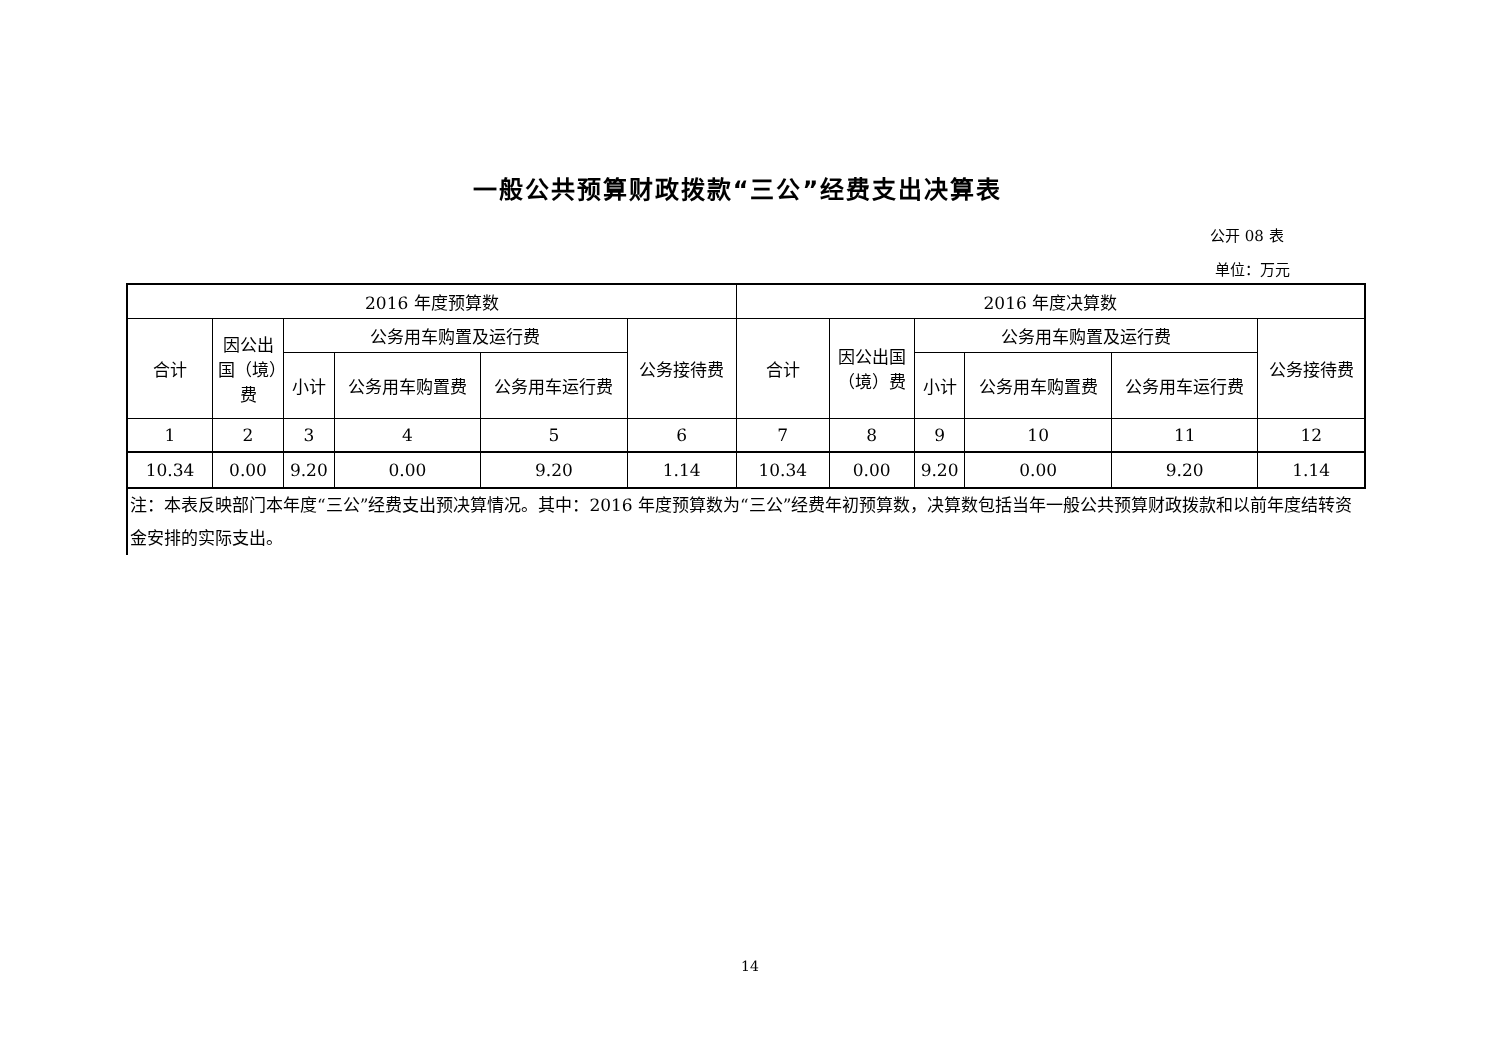一般公共预算财政拨款“三公”经费支出决算表
公开 08 表
单位：万元
| 2016 年度预算数 | | | | | | 2016 年度决算数 | | | | | |
| 合计 | 因公出国（境）费 | 公务用车购置及运行费 | | | 公务接待费 | 合计 | 因公出国（境）费 | 公务用车购置及运行费 | | | 公务接待费 |
| | | 小计 | 公务用车购置费 | 公务用车运行费 | | | | 小计 | 公务用车购置费 | 公务用车运行费 | |
| 1 | 2 | 3 | 4 | 5 | 6 | 7 | 8 | 9 | 10 | 11 | 12 |
| 10.34 | 0.00 | 9.20 | 0.00 | 9.20 | 1.14 | 10.34 | 0.00 | 9.20 | 0.00 | 9.20 | 1.14 |
注：本表反映部门本年度“三公”经费支出预决算情况。其中：2016 年度预算数为“三公”经费年初预算数，决算数包括当年一般公共预算财政拨款和以前年度结转资金安排的实际支出。
14